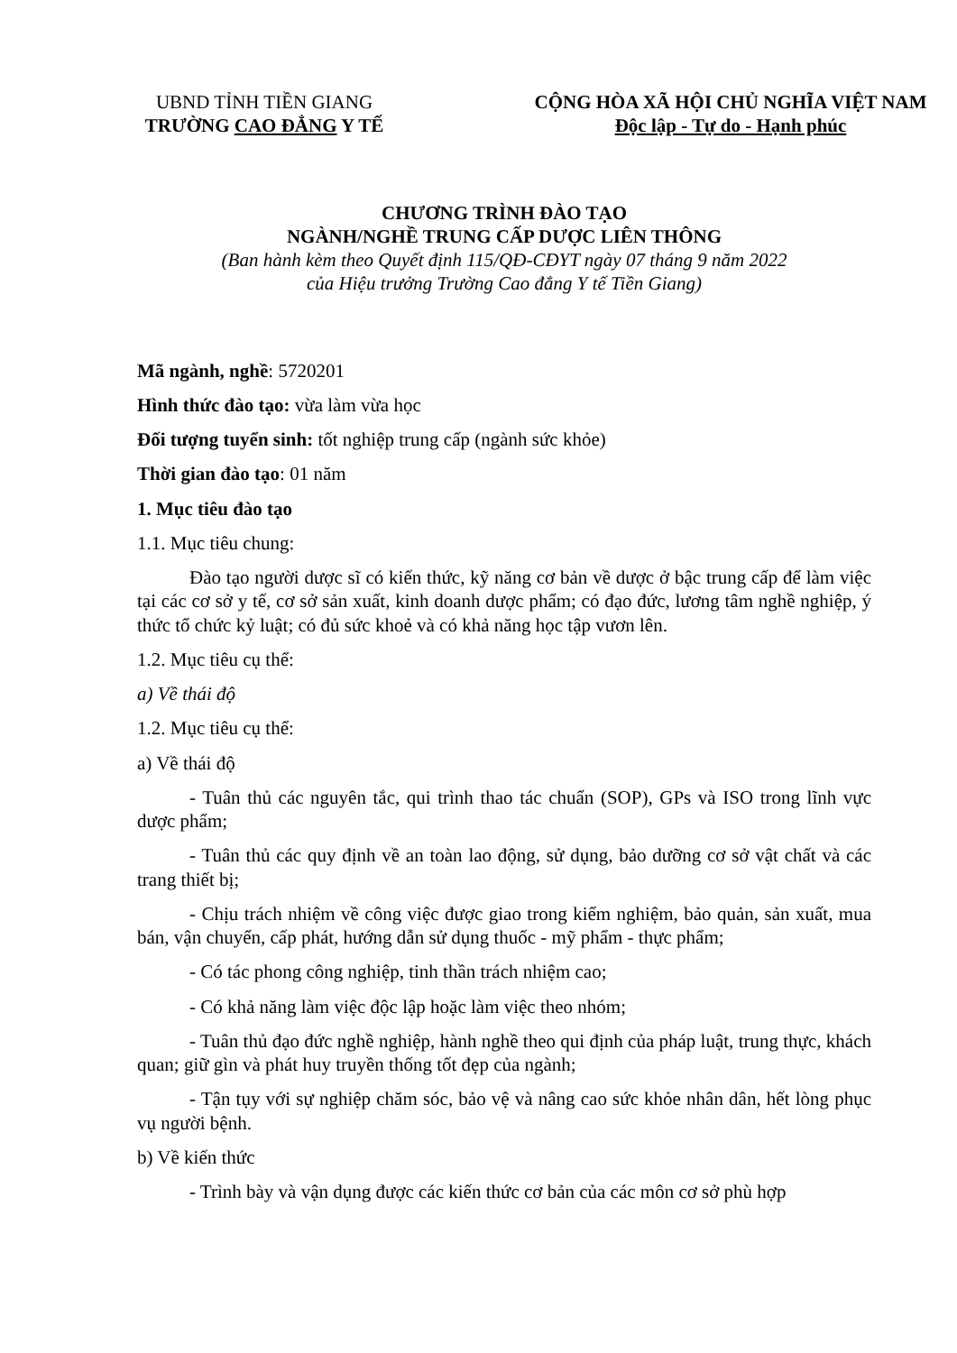UBND TỈNH TIỀN GIANG
TRƯỜNG CAO ĐẲNG Y TẾ
CỘNG HÒA XÃ HỘI CHỦ NGHĨA VIỆT NAM
Độc lập - Tự do - Hạnh phúc
CHƯƠNG TRÌNH ĐÀO TẠO
NGÀNH/NGHỀ TRUNG CẤP DƯỢC LIÊN THÔNG
(Ban hành kèm theo Quyết định 115/QĐ-CĐYT ngày 07 tháng 9 năm 2022
của Hiệu trưởng Trường Cao đẳng Y tế Tiền Giang)
Mã ngành, nghề: 5720201
Hình thức đào tạo: vừa làm vừa học
Đối tượng tuyển sinh: tốt nghiệp trung cấp (ngành sức khỏe)
Thời gian đào tạo: 01 năm
1. Mục tiêu đào tạo
1.1. Mục tiêu chung:
Đào tạo người dược sĩ có kiến thức, kỹ năng cơ bản về dược ở bậc trung cấp để làm việc tại các cơ sở y tế, cơ sở sản xuất, kinh doanh dược phẩm; có đạo đức, lương tâm nghề nghiệp, ý thức tổ chức kỷ luật; có đủ sức khoẻ và có khả năng học tập vươn lên.
1.2. Mục tiêu cụ thể:
a) Về thái độ
1.2. Mục tiêu cụ thể:
a) Về thái độ
- Tuân thủ các nguyên tắc, qui trình thao tác chuẩn (SOP), GPs và ISO trong lĩnh vực dược phẩm;
- Tuân thủ các quy định về an toàn lao động, sử dụng, bảo dưỡng cơ sở vật chất và các trang thiết bị;
- Chịu trách nhiệm về công việc được giao trong kiểm nghiệm, bảo quản, sản xuất, mua bán, vận chuyển, cấp phát, hướng dẫn sử dụng thuốc - mỹ phẩm - thực phẩm;
- Có tác phong công nghiệp, tinh thần trách nhiệm cao;
- Có khả năng làm việc độc lập hoặc làm việc theo nhóm;
- Tuân thủ đạo đức nghề nghiệp, hành nghề theo qui định của pháp luật, trung thực, khách quan; giữ gìn và phát huy truyền thống tốt đẹp của ngành;
- Tận tụy với sự nghiệp chăm sóc, bảo vệ và nâng cao sức khỏe nhân dân, hết lòng phục vụ người bệnh.
b) Về kiến thức
- Trình bày và vận dụng được các kiến thức cơ bản của các môn cơ sở phù hợp